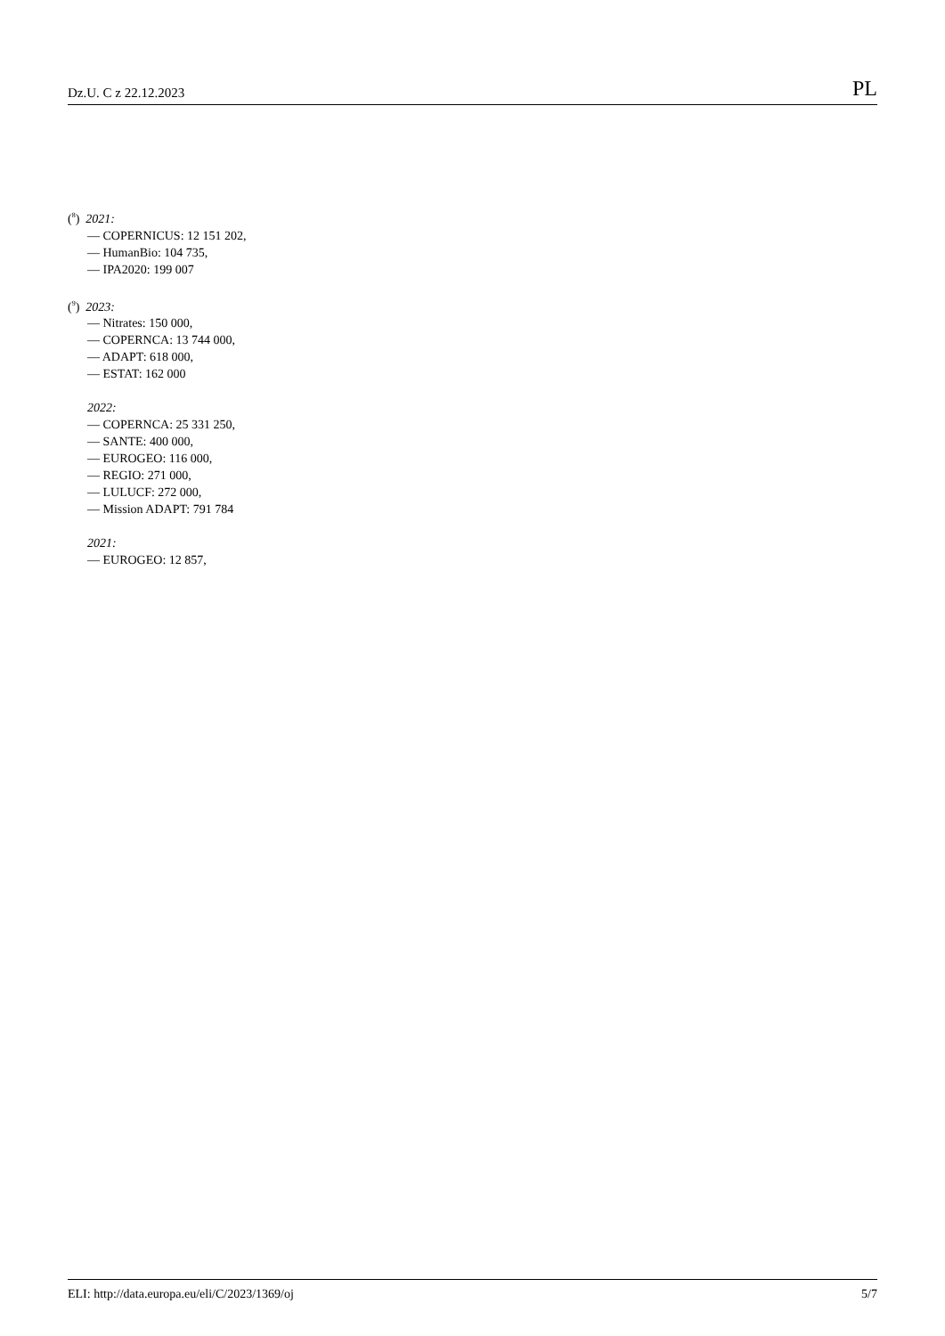Dz.U. C z 22.12.2023 PL
(<sup>8</sup>) 2021:
— COPERNICUS: 12 151 202,
— HumanBio: 104 735,
— IPA2020: 199 007
(<sup>9</sup>) 2023:
— Nitrates: 150 000,
— COPERNCA: 13 744 000,
— ADAPT: 618 000,
— ESTAT: 162 000
2022:
— COPERNCA: 25 331 250,
— SANTE: 400 000,
— EUROGEO: 116 000,
— REGIO: 271 000,
— LULUCF: 272 000,
— Mission ADAPT: 791 784
2021:
— EUROGEO: 12 857,
ELI: http://data.europa.eu/eli/C/2023/1369/oj 5/7